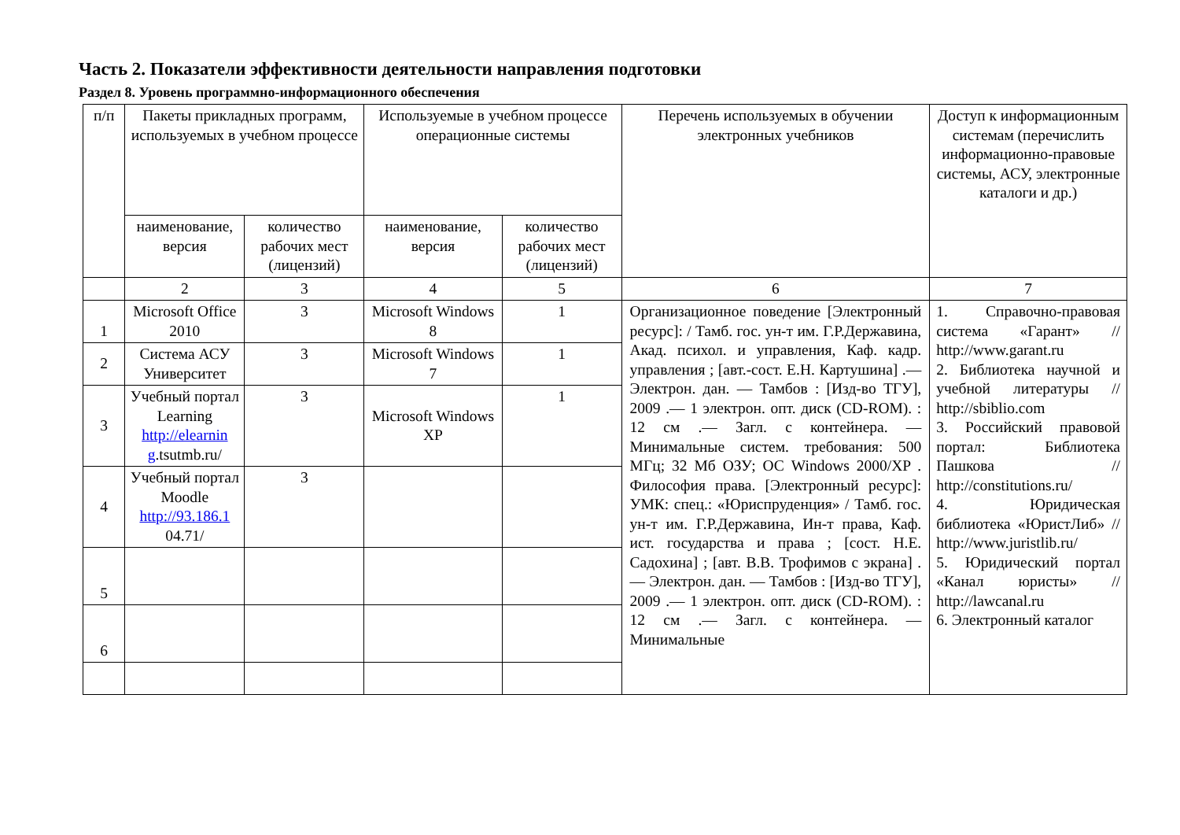Часть 2. Показатели эффективности деятельности направления подготовки
Раздел 8. Уровень программно-информационного обеспечения
| п/п | Пакеты прикладных программ, используемых в учебном процессе | | Используемые в учебном процессе операционные системы | | Перечень используемых в обучении электронных учебников | Доступ к информационным системам (перечислить информационно-правовые системы, АСУ, электронные каталоги и др.) |
| --- | --- | --- | --- | --- | --- | --- |
| | наименование, версия | количество рабочих мест (лицензий) | наименование, версия | количество рабочих мест (лицензий) | | |
| | 2 | 3 | 4 | 5 | 6 | 7 |
| 1 | Microsoft Office 2010 | 3 | Microsoft Windows 8 | 1 | Организационное поведение [Электронный ресурс]: / Тамб. гос. ун-т им. Г.Р.Державина, Акад. психол. и управления, Каф. кадр. управления ; [авт.-сост. Е.Н. Картушина] .— Электрон. дан. — Тамбов : [Изд-во ТГУ], 2009 .— 1 электрон. опт. диск (CD-ROM). : 12 см .— Загл. с контейнера. — Минимальные систем. требования: 500 МГц; 32 Мб ОЗУ; ОС Windows 2000/XP . Философия права. [Электронный ресурс]: УМК: спец.: «Юриспруденция» / Тамб. гос. ун-т им. Г.Р.Державина, Ин-т права, Каф. ист. государства и права ; [сост. Н.Е. Садохина] ; [авт. В.В. Трофимов с экрана] .— Электрон. дан. — Тамбов : [Изд-во ТГУ], 2009 .— 1 электрон. опт. диск (CD-ROM). : 12 см .— Загл. с контейнера. — Минимальные | 1. Справочно-правовая система «Гарант» // http://www.garant.ru 2. Библиотека научной и учебной литературы // http://sbiblio.com 3. Российский правовой портал: Библиотека Пашкова // http://constitutions.ru/ 4. Юридическая библиотека «ЮристЛиб» // http://www.juristlib.ru/ 5. Юридический портал «Канал юристы» // http://lawcanal.ru 6. Электронный каталог |
| 2 | Система АСУ Университет | 3 | Microsoft Windows 7 | 1 | | |
| 3 | Учебный портал Learning http://elearnin g .tsutmb.ru/ | 3 | Microsoft Windows XP | 1 | | |
| 4 | Учебный портал Moodle http://93.186.1 04.71/ | 3 | | | | |
| 5 | | | | | | |
| 6 | | | | | | |